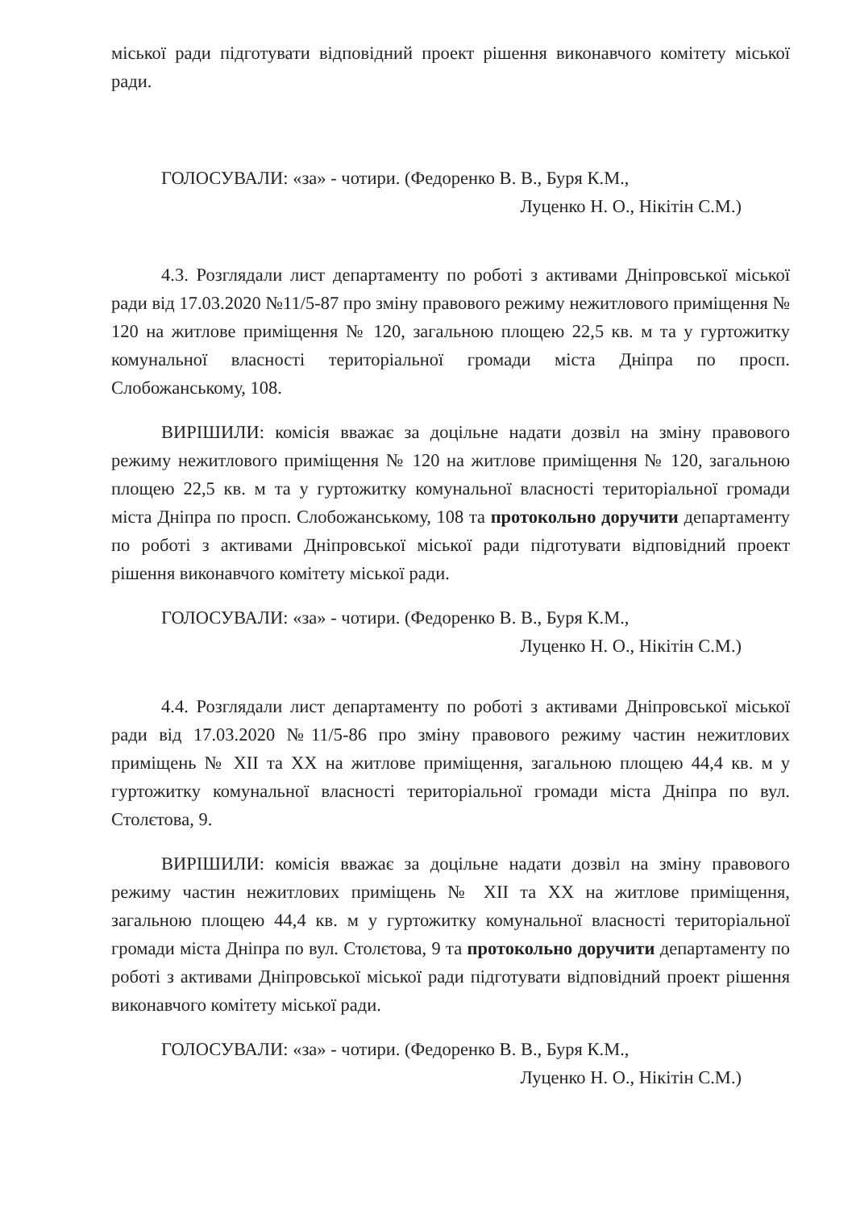міської ради підготувати відповідний проект рішення виконавчого комітету міської ради.
ГОЛОСУВАЛИ: «за» - чотири. (Федоренко В. В., Буря К.М.,
Луценко Н. О., Нікітін С.М.)
4.3. Розглядали лист департаменту по роботі з активами Дніпровської міської ради від 17.03.2020 №11/5-87 про зміну правового режиму нежитлового приміщення № 120 на житлове приміщення № 120, загальною площею 22,5 кв. м та у гуртожитку комунальної власності територіальної громади міста Дніпра по просп. Слобожанському, 108.
ВИРІШИЛИ: комісія вважає за доцільне надати дозвіл на зміну правового режиму нежитлового приміщення № 120 на житлове приміщення № 120, загальною площею 22,5 кв. м та у гуртожитку комунальної власності територіальної громади міста Дніпра по просп. Слобожанському, 108 та протокольно доручити департаменту по роботі з активами Дніпровської міської ради підготувати відповідний проект рішення виконавчого комітету міської ради.
ГОЛОСУВАЛИ: «за» - чотири. (Федоренко В. В., Буря К.М.,
Луценко Н. О., Нікітін С.М.)
4.4. Розглядали лист департаменту по роботі з активами Дніпровської міської ради від 17.03.2020 №11/5-86 про зміну правового режиму частин нежитлових приміщень № XII та XX на житлове приміщення, загальною площею 44,4 кв. м у гуртожитку комунальної власності територіальної громади міста Дніпра по вул. Столєтова, 9.
ВИРІШИЛИ: комісія вважає за доцільне надати дозвіл на зміну правового режиму частин нежитлових приміщень № XII та XX на житлове приміщення, загальною площею 44,4 кв. м у гуртожитку комунальної власності територіальної громади міста Дніпра по вул. Столєтова, 9 та протокольно доручити департаменту по роботі з активами Дніпровської міської ради підготувати відповідний проект рішення виконавчого комітету міської ради.
ГОЛОСУВАЛИ: «за» - чотири. (Федоренко В. В., Буря К.М.,
Луценко Н. О., Нікітін С.М.)